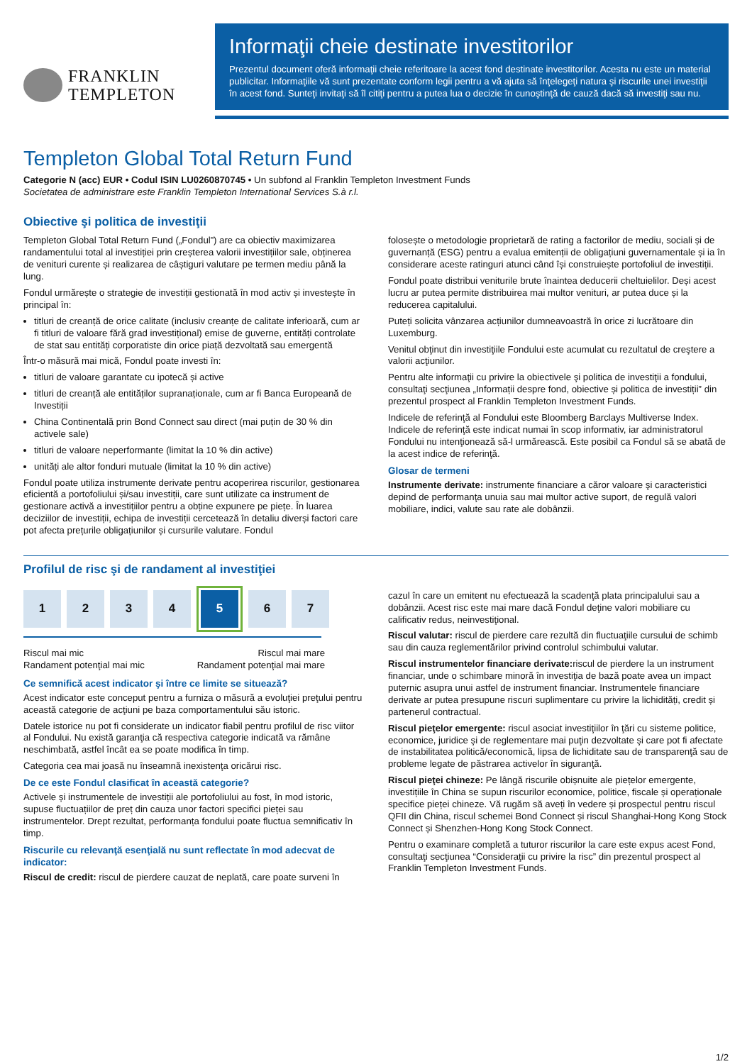FRANKLIN
TEMPLETON
Informaţii cheie destinate investitorilor
Prezentul document oferă informaţii cheie referitoare la acest fond destinate investitorilor. Acesta nu este un material publicitar. Informaţiile vă sunt prezentate conform legii pentru a vă ajuta să înţelegeţi natura şi riscurile unei investiţii în acest fond. Sunteţi invitaţi să îl citiţi pentru a putea lua o decizie în cunoştinţă de cauză dacă să investiţi sau nu.
Templeton Global Total Return Fund
Categorie N (acc) EUR • Codul ISIN LU0260870745 • Un subfond al Franklin Templeton Investment Funds
Societatea de administrare este Franklin Templeton International Services S.à r.l.
Obiective şi politica de investiţii
Templeton Global Total Return Fund („Fondul”) are ca obiectiv maximizarea randamentului total al investiției prin creșterea valorii investițiilor sale, obținerea de venituri curente și realizarea de câștiguri valutare pe termen mediu până la lung.
Fondul urmărește o strategie de investiții gestionată în mod activ și investește în principal în:
titluri de creanță de orice calitate (inclusiv creanțe de calitate inferioară, cum ar fi titluri de valoare fără grad investițional) emise de guverne, entități controlate de stat sau entități corporatiste din orice piață dezvoltată sau emergentă
Într-o măsură mai mică, Fondul poate investi în:
titluri de valoare garantate cu ipotecă și active
titluri de creanță ale entităților supranaționale, cum ar fi Banca Europeană de Investiții
China Continentală prin Bond Connect sau direct (mai puțin de 30 % din activele sale)
titluri de valoare neperformante (limitat la 10 % din active)
unități ale altor fonduri mutuale (limitat la 10 % din active)
Fondul poate utiliza instrumente derivate pentru acoperirea riscurilor, gestionarea eficientă a portofoliului și/sau investiții, care sunt utilizate ca instrument de gestionare activă a investițiilor pentru a obține expunere pe piețe. În luarea deciziilor de investiții, echipa de investiții cercetează în detaliu diverși factori care pot afecta prețurile obligațiunilor și cursurile valutare. Fondul
folosește o metodologie proprietară de rating a factorilor de mediu, sociali și de guvernanță (ESG) pentru a evalua emitenții de obligațiuni guvernamentale și ia în considerare aceste ratinguri atunci când își construiește portofoliul de investiții.
Fondul poate distribui veniturile brute înaintea deducerii cheltuielilor. Deși acest lucru ar putea permite distribuirea mai multor venituri, ar putea duce și la reducerea capitalului.
Puteți solicita vânzarea acțiunilor dumneavoastră în orice zi lucrătoare din Luxemburg.
Venitul obţinut din investiţiile Fondului este acumulat cu rezultatul de creştere a valorii acţiunilor.
Pentru alte informaţii cu privire la obiectivele şi politica de investiţii a fondului, consultaţi secţiunea „Informații despre fond, obiective și politica de investiții” din prezentul prospect al Franklin Templeton Investment Funds.
Indicele de referinţă al Fondului este Bloomberg Barclays Multiverse Index. Indicele de referinţă este indicat numai în scop informativ, iar administratorul Fondului nu intenţionează să-l urmărească. Este posibil ca Fondul să se abată de la acest indice de referinţă.
Glosar de termeni
Instrumente derivate: instrumente financiare a căror valoare şi caracteristici depind de performanţa unuia sau mai multor active suport, de regulă valori mobiliare, indici, valute sau rate ale dobânzii.
Profilul de risc şi de randament al investiţiei
1 2 3 4 5 6 7
Riscul mai mic
Randament potenţial mai mic Riscul mai mare
Randament potenţial mai mare
Ce semnifică acest indicator şi între ce limite se situează?
Acest indicator este conceput pentru a furniza o măsură a evoluţiei preţului pentru această categorie de acţiuni pe baza comportamentului său istoric.
Datele istorice nu pot fi considerate un indicator fiabil pentru profilul de risc viitor al Fondului. Nu există garanţia că respectiva categorie indicată va rămâne neschimbată, astfel încât ea se poate modifica în timp.
Categoria cea mai joasă nu înseamnă inexistenţa oricărui risc.
De ce este Fondul clasificat în această categorie?
Activele și instrumentele de investiții ale portofoliului au fost, în mod istoric, supuse fluctuațiilor de preț din cauza unor factori specifici pieței sau instrumentelor. Drept rezultat, performanța fondului poate fluctua semnificativ în timp.
Riscurile cu relevanţă esenţială nu sunt reflectate în mod adecvat de indicator:
Riscul de credit: riscul de pierdere cauzat de neplată, care poate surveni în
cazul în care un emitent nu efectuează la scadenţă plata principalului sau a dobânzii. Acest risc este mai mare dacă Fondul deţine valori mobiliare cu calificativ redus, neinvestiţional.
Riscul valutar: riscul de pierdere care rezultă din fluctuaţiile cursului de schimb sau din cauza reglementărilor privind controlul schimbului valutar.
Riscul instrumentelor financiare derivate: riscul de pierdere la un instrument financiar, unde o schimbare minoră în investiţia de bază poate avea un impact puternic asupra unui astfel de instrument financiar. Instrumentele financiare derivate ar putea presupune riscuri suplimentare cu privire la lichidități, credit și partenerul contractual.
Riscul pieţelor emergente: riscul asociat investiţiilor în ţări cu sisteme politice, economice, juridice şi de reglementare mai puţin dezvoltate şi care pot fi afectate de instabilitatea politică/economică, lipsa de lichiditate sau de transparenţă sau de probleme legate de păstrarea activelor în siguranţă.
Riscul pieţei chineze: Pe lângă riscurile obișnuite ale piețelor emergente, investițiile în China se supun riscurilor economice, politice, fiscale și operaționale specifice pieței chineze. Vă rugăm să aveți în vedere și prospectul pentru riscul QFII din China, riscul schemei Bond Connect și riscul Shanghai-Hong Kong Stock Connect și Shenzhen-Hong Kong Stock Connect.
Pentru o examinare completă a tuturor riscurilor la care este expus acest Fond, consultaţi secţiunea “Consideraţii cu privire la risc” din prezentul prospect al Franklin Templeton Investment Funds.
1/2